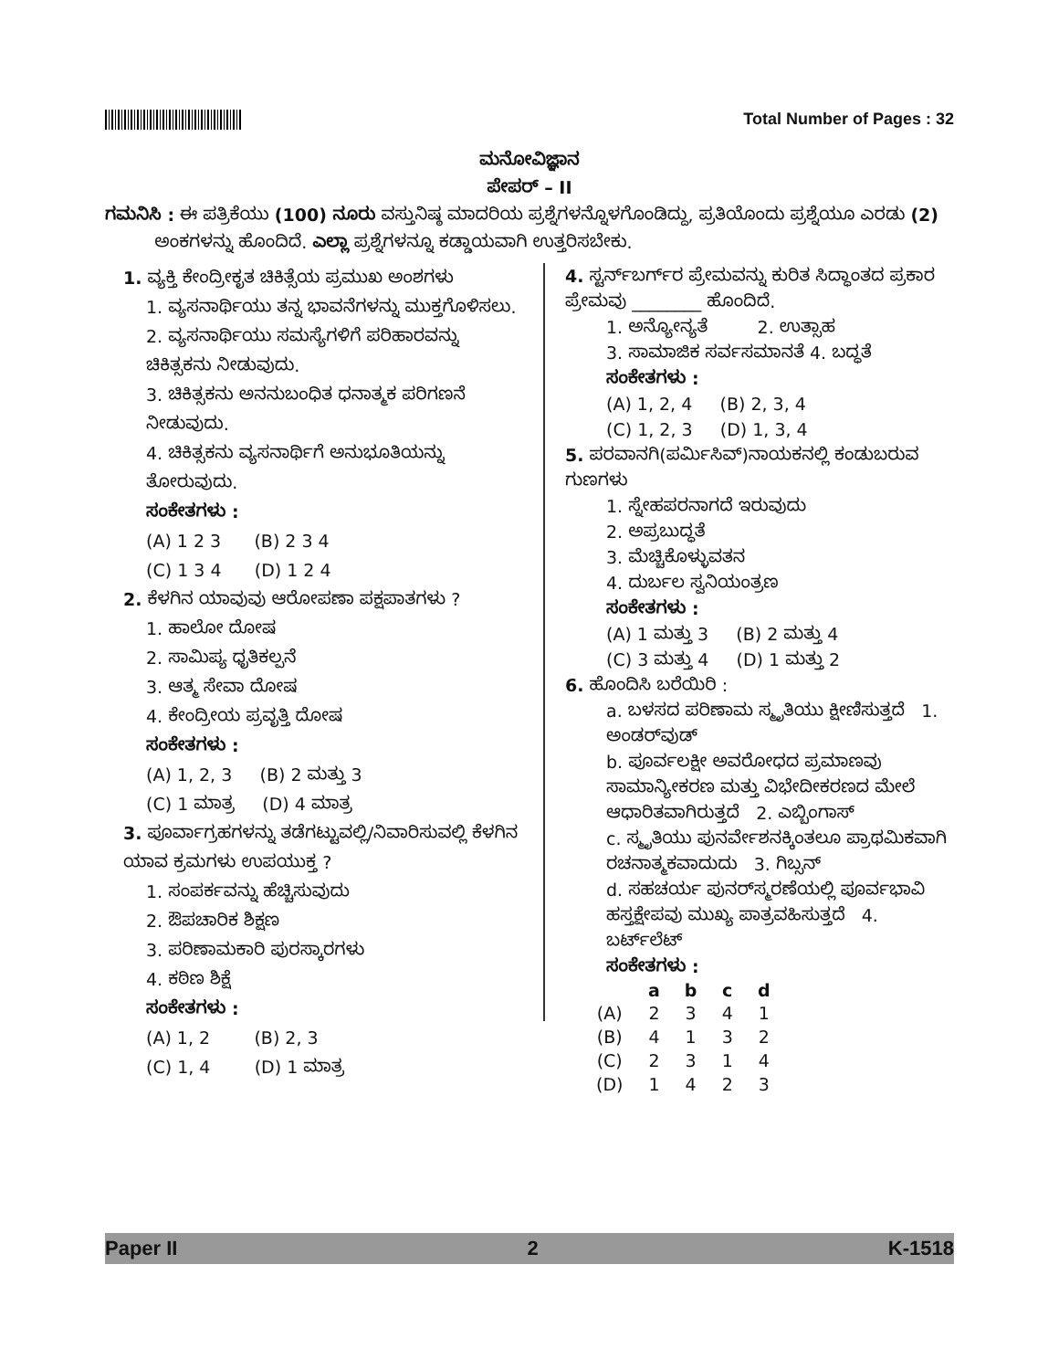Total Number of Pages : 32
ಮನೋವಿಜ್ಞಾನ
ಪೇಪರ್ – II
ಗಮನಿಸಿ : ಈ ಪತ್ರಿಕೆಯು (100) ನೂರು ವಸ್ತುನಿಷ್ಠ ಮಾದರಿಯ ಪ್ರಶ್ನೆಗಳನ್ನೊಳಗೊಂಡಿದ್ದು, ಪ್ರತಿಯೊಂದು ಪ್ರಶ್ನೆಯೂ ಎರಡು (2)
ಅಂಕಗಳನ್ನು ಹೊಂದಿದೆ. ಎಲ್ಲಾ ಪ್ರಶ್ನೆಗಳನ್ನೂ ಕಡ್ಡಾಯವಾಗಿ ಉತ್ತರಿಸಬೇಕು.
1. ವ್ಯಕ್ತಿ ಕೇಂದ್ರೀಕೃತ ಚಿಕಿತ್ಸೆಯ ಪ್ರಮುಖ ಅಂಶಗಳು
1. ವ್ಯಸನಾರ್ಥಿಯು ತನ್ನ ಭಾವನೆಗಳನ್ನು ಮುಕ್ತಗೊಳಿಸಲು.
2. ವ್ಯಸನಾರ್ಥಿಯು ಸಮಸ್ಯೆಗಳಿಗೆ ಪರಿಹಾರವನ್ನು ಚಿಕಿತ್ಸಕನು ನೀಡುವುದು.
3. ಚಿಕಿತ್ಸಕನು ಅನನುಬಂಧಿತ ಧನಾತ್ಮಕ ಪರಿಗಣನೆ ನೀಡುವುದು.
4. ಚಿಕಿತ್ಸಕನು ವ್ಯಸನಾರ್ಥಿಗೆ ಅನುಭೂತಿಯನ್ನು ತೋರುವುದು.
ಸಂಕೇತಗಳು :
(A) 1 2 3 (B) 2 3 4
(C) 1 3 4 (D) 1 2 4
2. ಕೆಳಗಿನ ಯಾವುವು ಆರೋಪಣಾ ಪಕ್ಷಪಾತಗಳು ?
1. ಹಾಲೋ ದೋಷ
2. ಸಾಮಿಪ್ಯ ಧೃತಿಕಲ್ಪನೆ
3. ಆತ್ಮ ಸೇವಾ ದೋಷ
4. ಕೇಂದ್ರೀಯ ಪ್ರವೃತ್ತಿ ದೋಷ
ಸಂಕೇತಗಳು :
(A) 1, 2, 3 (B) 2 ಮತ್ತು 3
(C) 1 ಮಾತ್ರ (D) 4 ಮಾತ್ರ
3. ಪೂರ್ವಾಗ್ರಹಗಳನ್ನು ತಡೆಗಟ್ಟುವಲ್ಲಿ/ನಿವಾರಿಸುವಲ್ಲಿ ಕೆಳಗಿನ ಯಾವ ಕ್ರಮಗಳು ಉಪಯುಕ್ತ ?
1. ಸಂಪರ್ಕವನ್ನು ಹೆಚ್ಚಿಸುವುದು
2. ಔಪಚಾರಿಕ ಶಿಕ್ಷಣ
3. ಪರಿಣಾಮಕಾರಿ ಪುರಸ್ಕಾರಗಳು
4. ಕಠಿಣ ಶಿಕ್ಷೆ
ಸಂಕೇತಗಳು :
(A) 1, 2 (B) 2, 3
(C) 1, 4 (D) 1 ಮಾತ್ರ
4. ಸ್ಟರ್ನ್‌ಬರ್ಗ್‌ರ ಪ್ರೇಮವನ್ನು ಕುರಿತ ಸಿದ್ಧಾಂತದ ಪ್ರಕಾರ ಪ್ರೇಮವು ________ ಹೊಂದಿದೆ.
1. ಅನ್ಯೋನ್ಯತೆ 2. ಉತ್ಸಾಹ
3. ಸಾಮಾಜಿಕ ಸರ್ವಸಮಾನತೆ 4. ಬದ್ಧತೆ
ಸಂಕೇತಗಳು :
(A) 1, 2, 4 (B) 2, 3, 4
(C) 1, 2, 3 (D) 1, 3, 4
5. ಪರವಾನಗಿ(ಪರ್ಮಿಸಿವ್)ನಾಯಕನಲ್ಲಿ ಕಂಡುಬರುವ ಗುಣಗಳು
1. ಸ್ನೇಹಪರನಾಗದೆ ಇರುವುದು
2. ಅಪ್ರಬುದ್ಧತೆ
3. ಮೆಚ್ಚಿಕೊಳ್ಳುವತನ
4. ದುರ್ಬಲ ಸ್ವನಿಯಂತ್ರಣ
ಸಂಕೇತಗಳು :
(A) 1 ಮತ್ತು 3 (B) 2 ಮತ್ತು 4
(C) 3 ಮತ್ತು 4 (D) 1 ಮತ್ತು 2
6. ಹೊಂದಿಸಿ ಬರೆಯಿರಿ :
a. ಬಳಸದ ಪರಿಣಾಮ ಸ್ಮೃತಿಯು ಕ್ಷೀಣಿಸುತ್ತದೆ 1. ಅಂಡರ್‌ವುಡ್
b. ಪೂರ್ವಲಕ್ಷೀ ಅವರೋಧದ ಪ್ರಮಾಣವು ಸಾಮಾನ್ಯೀಕರಣ ಮತ್ತು ವಿಭೇದೀಕರಣದ ಮೇಲೆ ಆಧಾರಿತವಾಗಿರುತ್ತದೆ 2. ಎಬ್ಬಿಂಗಾಸ್
c. ಸ್ಮೃತಿಯು ಪುನರ್ವೇಶನಕ್ಕಿಂತಲೂ ಪ್ರಾಥಮಿಕವಾಗಿ ರಚನಾತ್ಮಕವಾದುದು 3. ಗಿಬ್ಸನ್
d. ಸಹಚರ್ಯ ಪುನರ್‌ಸ್ಮರಣೆಯಲ್ಲಿ ಪೂರ್ವಭಾವಿ ಹಸ್ತಕ್ಷೇಪವು ಮುಖ್ಯ ಪಾತ್ರವಹಿಸುತ್ತದೆ 4. ಬರ್ಟ್‌ಲೆಟ್
ಸಂಕೇತಗಳು :
| | a | b | c | d |
| --- | --- | --- | --- | --- |
| (A) | 2 | 3 | 4 | 1 |
| (B) | 4 | 1 | 3 | 2 |
| (C) | 2 | 3 | 1 | 4 |
| (D) | 1 | 4 | 2 | 3 |
Paper II 2 K-1518